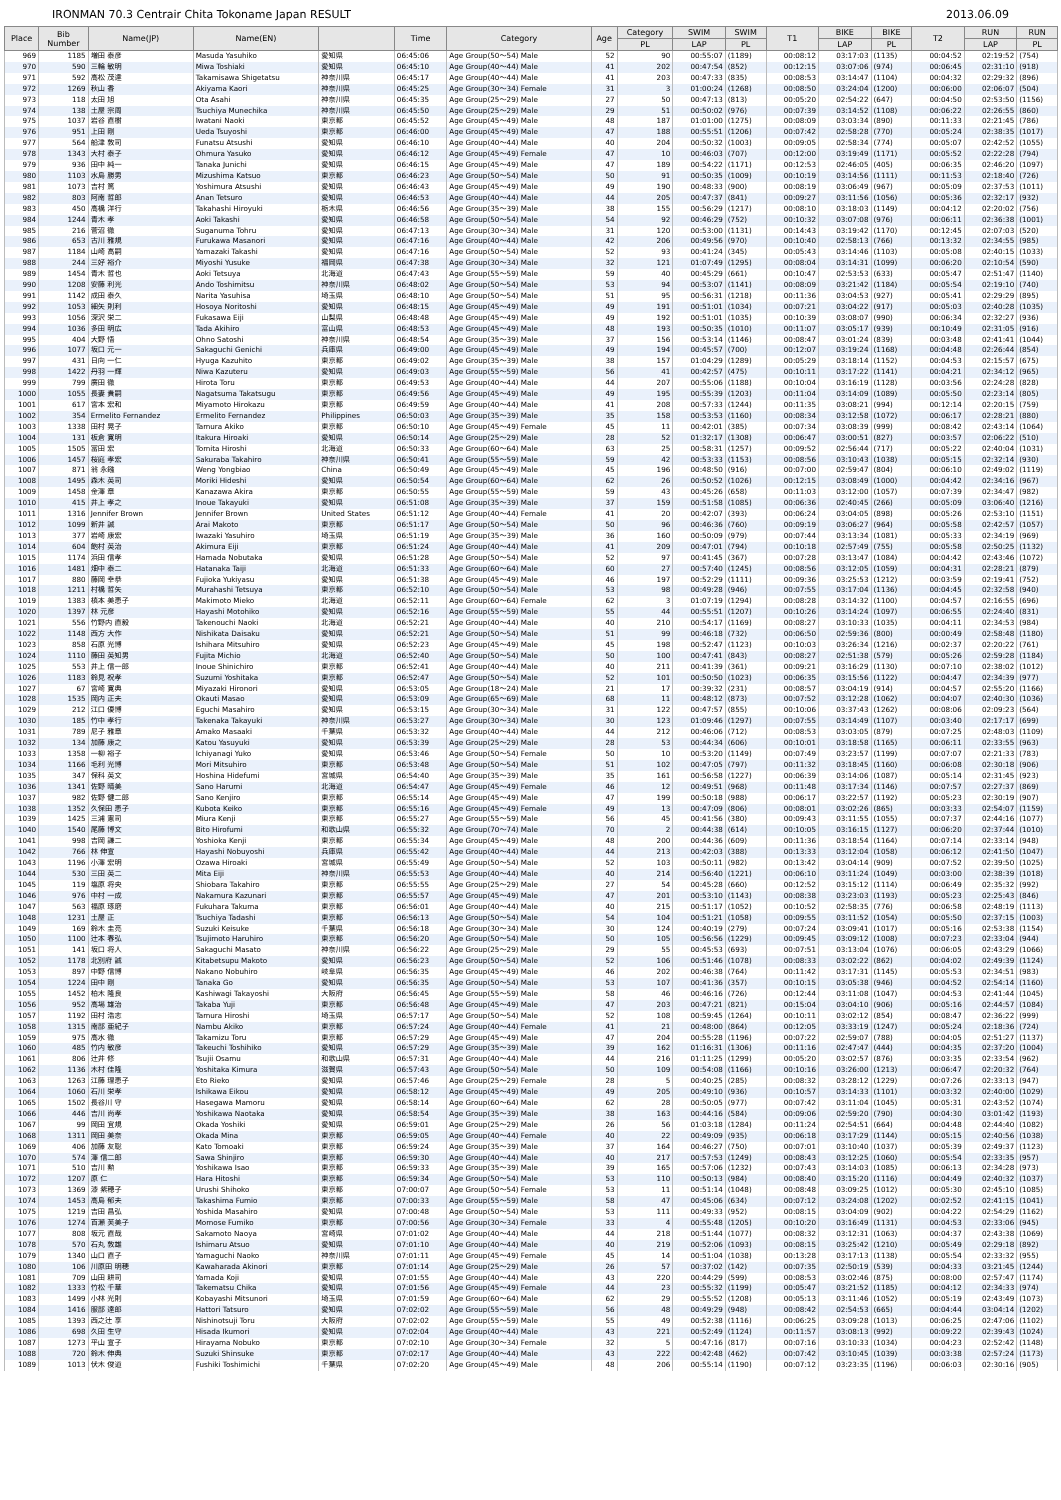IRONMAN 70.3 Centrair Chita Tokoname Japan RESULT 2013.06.09
| Place | Bib Number | Name(JP) | Name(EN) | | Time | Category | Age | Category | SWIM | SWIM | T1 | BIKE | BIKE | T2 | RUN | RUN |
| --- | --- | --- | --- | --- | --- | --- | --- | --- | --- | --- | --- | --- | --- | --- | --- | --- |
| | | | | | | | | PL | LAP | PL | | LAP | PL | | LAP | PL |
| 969 | 1185 | 増田 泰彦 | Masuda Yasuhiko | 愛知県 | 06:45:06 | Age Group(50～54) Male | 52 | 90 | 00:55:07 | (1189) | 00:08:12 | 03:17:03 | (1135) | 00:04:52 | 02:19:52 | (754) |
| 970 | 590 | 三輪 敏明 | Miwa Toshiaki | 愛知県 | 06:45:10 | Age Group(40～44) Male | 41 | 202 | 00:47:54 | (852) | 00:12:15 | 03:07:06 | (974) | 00:06:45 | 02:31:10 | (918) |
| 971 | 592 | 高松 茂達 | Takamisawa Shigetatsu | 神奈川県 | 06:45:17 | Age Group(40～44) Male | 41 | 203 | 00:47:33 | (835) | 00:08:53 | 03:14:47 | (1104) | 00:04:32 | 02:29:32 | (896) |
| 972 | 1269 | 秋山 香 | Akiyama Kaori | 神奈川県 | 06:45:25 | Age Group(30～34) Female | 31 | 3 | 01:00:24 | (1268) | 00:08:50 | 03:24:04 | (1200) | 00:06:00 | 02:06:07 | (504) |
| 973 | 118 | 太田 旭 | Ota Asahi | 神奈川県 | 06:45:35 | Age Group(25～29) Male | 27 | 50 | 00:47:13 | (813) | 00:05:20 | 02:54:22 | (647) | 00:04:50 | 02:53:50 | (1156) |
| 974 | 138 | 土屋 宗周 | Tsuchiya Munechika | 神奈川県 | 06:45:50 | Age Group(25～29) Male | 29 | 51 | 00:50:02 | (976) | 00:07:39 | 03:14:52 | (1108) | 00:06:22 | 02:26:55 | (860) |
| 975 | 1037 | 岩谷 直樹 | Iwatani Naoki | 東京都 | 06:45:52 | Age Group(45～49) Male | 48 | 187 | 01:01:00 | (1275) | 00:08:09 | 03:03:34 | (890) | 00:11:33 | 02:21:45 | (786) |
| 976 | 951 | 上田 剛 | Ueda Tsuyoshi | 東京都 | 06:46:00 | Age Group(45～49) Male | 47 | 188 | 00:55:51 | (1206) | 00:07:42 | 02:58:28 | (770) | 00:05:24 | 02:38:35 | (1017) |
| 977 | 564 | 船津 敦司 | Funatsu Atsushi | 愛知県 | 06:46:10 | Age Group(40～44) Male | 40 | 204 | 00:50:32 | (1003) | 00:09:05 | 02:58:34 | (774) | 00:05:07 | 02:42:52 | (1055) |
| 978 | 1343 | 大村 泰子 | Ohmura Yasuko | 愛知県 | 06:46:12 | Age Group(45～49) Female | 47 | 10 | 00:46:03 | (707) | 00:12:00 | 03:19:49 | (1171) | 00:05:52 | 02:22:28 | (794) |
| 979 | 936 | 田中 純一 | Tanaka Junichi | 愛知県 | 06:46:15 | Age Group(45～49) Male | 47 | 189 | 00:54:22 | (1171) | 00:12:53 | 02:46:05 | (405) | 00:06:35 | 02:46:20 | (1097) |
| 980 | 1103 | 水島 勝男 | Mizushima Katsuo | 東京都 | 06:46:23 | Age Group(50～54) Male | 50 | 91 | 00:50:35 | (1009) | 00:10:19 | 03:14:56 | (1111) | 00:11:53 | 02:18:40 | (726) |
| 981 | 1073 | 吉村 篤 | Yoshimura Atsushi | 愛知県 | 06:46:43 | Age Group(45～49) Male | 49 | 190 | 00:48:33 | (900) | 00:08:19 | 03:06:49 | (967) | 00:05:09 | 02:37:53 | (1011) |
| 982 | 803 | 阿南 哲郎 | Anan Tetsuro | 愛知県 | 06:46:53 | Age Group(40～44) Male | 44 | 205 | 00:47:37 | (841) | 00:09:27 | 03:11:56 | (1056) | 00:05:36 | 02:32:17 | (932) |
| 983 | 450 | 高橋 洋行 | Takahashi Hiroyuki | 栃木県 | 06:46:56 | Age Group(35～39) Male | 38 | 155 | 00:56:29 | (1217) | 00:08:10 | 03:18:03 | (1149) | 00:04:12 | 02:20:02 | (756) |
| 984 | 1244 | 青木 孝 | Aoki Takashi | 愛知県 | 06:46:58 | Age Group(50～54) Male | 54 | 92 | 00:46:29 | (752) | 00:10:32 | 03:07:08 | (976) | 00:06:11 | 02:36:38 | (1001) |
| 985 | 216 | 菅沼 徹 | Suganuma Tohru | 愛知県 | 06:47:13 | Age Group(30～34) Male | 31 | 120 | 00:53:00 | (1131) | 00:14:43 | 03:19:42 | (1170) | 00:12:45 | 02:07:03 | (520) |
| 986 | 653 | 古川 雅規 | Furukawa Masanori | 愛知県 | 06:47:16 | Age Group(40～44) Male | 42 | 206 | 00:49:56 | (970) | 00:10:40 | 02:58:13 | (766) | 00:13:32 | 02:34:55 | (985) |
| 987 | 1184 | 山崎 高嗣 | Yamazaki Takashi | 愛知県 | 06:47:16 | Age Group(50～54) Male | 52 | 93 | 00:41:24 | (345) | 00:05:43 | 03:14:46 | (1103) | 00:05:08 | 02:40:15 | (1033) |
| 988 | 244 | 三好 裕介 | Miyoshi Yusuke | 福岡県 | 06:47:38 | Age Group(30～34) Male | 32 | 121 | 01:07:49 | (1295) | 00:08:04 | 03:14:31 | (1099) | 00:06:20 | 02:10:54 | (590) |
| 989 | 1454 | 青木 哲也 | Aoki Tetsuya | 北海道 | 06:47:43 | Age Group(55～59) Male | 59 | 40 | 00:45:29 | (661) | 00:10:47 | 02:53:53 | (633) | 00:05:47 | 02:51:47 | (1140) |
| 990 | 1208 | 安藤 利光 | Ando Toshimitsu | 神奈川県 | 06:48:02 | Age Group(50～54) Male | 53 | 94 | 00:53:07 | (1141) | 00:08:09 | 03:21:42 | (1184) | 00:05:54 | 02:19:10 | (740) |
| 991 | 1142 | 成田 泰久 | Narita Yasuhisa | 埼玉県 | 06:48:10 | Age Group(50～54) Male | 51 | 95 | 00:56:31 | (1218) | 00:11:36 | 03:04:53 | (927) | 00:05:41 | 02:29:29 | (895) |
| 992 | 1053 | 細矢 則利 | Hosoya Noritoshi | 愛知県 | 06:48:15 | Age Group(45～49) Male | 49 | 191 | 00:51:01 | (1034) | 00:07:21 | 03:04:22 | (917) | 00:05:03 | 02:40:28 | (1035) |
| 993 | 1056 | 深沢 栄二 | Fukasawa Eiji | 山梨県 | 06:48:48 | Age Group(45～49) Male | 49 | 192 | 00:51:01 | (1035) | 00:10:39 | 03:08:07 | (990) | 00:06:34 | 02:32:27 | (936) |
| 994 | 1036 | 多田 明広 | Tada Akihiro | 富山県 | 06:48:53 | Age Group(45～49) Male | 48 | 193 | 00:50:35 | (1010) | 00:11:07 | 03:05:17 | (939) | 00:10:49 | 02:31:05 | (916) |
| 995 | 404 | 大野 悟 | Ohno Satoshi | 神奈川県 | 06:48:54 | Age Group(35～39) Male | 37 | 156 | 00:53:14 | (1146) | 00:08:47 | 03:01:24 | (839) | 00:03:48 | 02:41:41 | (1044) |
| 996 | 1077 | 坂口 元一 | Sakaguchi Genichi | 兵庫県 | 06:49:00 | Age Group(45～49) Male | 49 | 194 | 00:45:57 | (700) | 00:12:07 | 03:19:24 | (1168) | 00:04:48 | 02:26:44 | (854) |
| 997 | 431 | 日向 一仁 | Hyuga Kazuhito | 東京都 | 06:49:02 | Age Group(35～39) Male | 38 | 157 | 01:04:29 | (1289) | 00:05:29 | 03:18:14 | (1152) | 00:04:53 | 02:15:57 | (675) |
| 998 | 1422 | 丹羽 一輝 | Niwa Kazuteru | 愛知県 | 06:49:03 | Age Group(55～59) Male | 56 | 41 | 00:42:57 | (475) | 00:10:11 | 03:17:22 | (1141) | 00:04:21 | 02:34:12 | (965) |
| 999 | 799 | 廣田 徹 | Hirota Toru | 東京都 | 06:49:53 | Age Group(40～44) Male | 44 | 207 | 00:55:06 | (1188) | 00:10:04 | 03:16:19 | (1128) | 00:03:56 | 02:24:28 | (828) |
| 1000 | 1055 | 長妻 貴嗣 | Nagatsuma Takatsugu | 東京都 | 06:49:56 | Age Group(45～49) Male | 49 | 195 | 00:55:39 | (1203) | 00:11:04 | 03:14:09 | (1089) | 00:05:50 | 02:23:14 | (805) |
| 1001 | 617 | 宮本 宏和 | Miyamoto Hirokazu | 東京都 | 06:49:59 | Age Group(40～44) Male | 41 | 208 | 00:57:33 | (1244) | 00:11:35 | 03:08:21 | (994) | 00:12:14 | 02:20:15 | (759) |
| 1002 | 354 | Ermelito Fernandez | Ermelito Fernandez | Philippines | 06:50:03 | Age Group(35～39) Male | 35 | 158 | 00:53:53 | (1160) | 00:08:34 | 03:12:58 | (1072) | 00:06:17 | 02:28:21 | (880) |
| 1003 | 1338 | 田村 晃子 | Tamura Akiko | 東京都 | 06:50:10 | Age Group(45～49) Female | 45 | 11 | 00:42:01 | (385) | 00:07:34 | 03:08:39 | (999) | 00:08:42 | 02:43:14 | (1064) |
| 1004 | 131 | 板倉 寛明 | Itakura Hiroaki | 愛知県 | 06:50:14 | Age Group(25～29) Male | 28 | 52 | 01:32:17 | (1308) | 00:06:47 | 03:00:51 | (827) | 00:03:57 | 02:06:22 | (510) |
| 1005 | 1505 | 冨田 宏 | Tomita Hiroshi | 北海道 | 06:50:33 | Age Group(60～64) Male | 63 | 25 | 00:58:31 | (1257) | 00:09:52 | 02:56:44 | (717) | 00:05:22 | 02:40:04 | (1031) |
| 1006 | 1457 | 桜庭 孝宏 | Sakuraba Takahiro | 神奈川県 | 06:50:41 | Age Group(55～59) Male | 59 | 42 | 00:53:33 | (1153) | 00:08:56 | 03:10:43 | (1038) | 00:05:15 | 02:32:14 | (930) |
| 1007 | 871 | 翁 永鏹 | Weng Yongbiao | China | 06:50:49 | Age Group(45～49) Male | 45 | 196 | 00:48:50 | (916) | 00:07:00 | 02:59:47 | (804) | 00:06:10 | 02:49:02 | (1119) |
| 1008 | 1495 | 森木 英司 | Moriki Hideshi | 愛知県 | 06:50:54 | Age Group(60～64) Male | 62 | 26 | 00:50:52 | (1026) | 00:12:15 | 03:08:49 | (1000) | 00:04:42 | 02:34:16 | (967) |
| 1009 | 1458 | 金澤 章 | Kanazawa Akira | 東京都 | 06:50:55 | Age Group(55～59) Male | 59 | 43 | 00:45:26 | (658) | 00:11:03 | 03:12:00 | (1057) | 00:07:39 | 02:34:47 | (982) |
| 1010 | 415 | 井上 孝之 | Inoue Takayuki | 愛知県 | 06:51:08 | Age Group(35～39) Male | 37 | 159 | 00:51:58 | (1085) | 00:06:36 | 02:40:45 | (266) | 00:05:09 | 03:06:40 | (1216) |
| 1011 | 1316 | Jennifer Brown | Jennifer Brown | United States | 06:51:12 | Age Group(40～44) Female | 41 | 20 | 00:42:07 | (393) | 00:06:24 | 03:04:05 | (898) | 00:05:26 | 02:53:10 | (1151) |
| 1012 | 1099 | 新井 誠 | Arai Makoto | 東京都 | 06:51:17 | Age Group(50～54) Male | 50 | 96 | 00:46:36 | (760) | 00:09:19 | 03:06:27 | (964) | 00:05:58 | 02:42:57 | (1057) |
| 1013 | 377 | 岩崎 康宏 | Iwazaki Yasuhiro | 埼玉県 | 06:51:19 | Age Group(35～39) Male | 36 | 160 | 00:50:09 | (979) | 00:07:44 | 03:13:34 | (1081) | 00:05:33 | 02:34:19 | (969) |
| 1014 | 604 | 飽村 英治 | Akimura Eiji | 東京都 | 06:51:24 | Age Group(40～44) Male | 41 | 209 | 00:47:01 | (794) | 00:10:18 | 02:57:49 | (755) | 00:05:58 | 02:50:25 | (1132) |
| 1015 | 1174 | 浜田 信孝 | Hamada Nobutaka | 愛知県 | 06:51:28 | Age Group(50～54) Male | 52 | 97 | 00:41:45 | (367) | 00:07:28 | 03:13:47 | (1084) | 00:04:42 | 02:43:46 | (1072) |
| 1016 | 1481 | 畑中 泰二 | Hatanaka Taiji | 北海道 | 06:51:33 | Age Group(60～64) Male | 60 | 27 | 00:57:40 | (1245) | 00:08:56 | 03:12:05 | (1059) | 00:04:31 | 02:28:21 | (879) |
| 1017 | 880 | 藤岡 幸恭 | Fujioka Yukiyasu | 愛知県 | 06:51:38 | Age Group(45～49) Male | 46 | 197 | 00:52:29 | (1111) | 00:09:36 | 03:25:53 | (1212) | 00:03:59 | 02:19:41 | (752) |
| 1018 | 1211 | 村橋 哲矢 | Murahashi Tetsuya | 東京都 | 06:52:10 | Age Group(50～54) Male | 53 | 98 | 00:49:28 | (946) | 00:07:55 | 03:17:04 | (1136) | 00:04:45 | 02:32:58 | (940) |
| 1019 | 1383 | 槙本 美恵子 | Makimoto Mieko | 北海道 | 06:52:11 | Age Group(60～64) Female | 62 | 3 | 01:07:19 | (1294) | 00:08:28 | 03:14:32 | (1100) | 00:04:57 | 02:16:55 | (696) |
| 1020 | 1397 | 林 元彦 | Hayashi Motohiko | 愛知県 | 06:52:16 | Age Group(55～59) Male | 55 | 44 | 00:55:51 | (1207) | 00:10:26 | 03:14:24 | (1097) | 00:06:55 | 02:24:40 | (831) |
| 1021 | 556 | 竹野内 直毅 | Takenouchi Naoki | 北海道 | 06:52:21 | Age Group(40～44) Male | 40 | 210 | 00:54:17 | (1169) | 00:08:27 | 03:10:33 | (1035) | 00:04:11 | 02:34:53 | (984) |
| 1022 | 1148 | 西方 大作 | Nishikata Daisaku | 愛知県 | 06:52:21 | Age Group(50～54) Male | 51 | 99 | 00:46:18 | (732) | 00:06:50 | 02:59:36 | (800) | 00:00:49 | 02:58:48 | (1180) |
| 1023 | 858 | 石原 光博 | Ishihara Mitsuhiro | 愛知県 | 06:52:23 | Age Group(45～49) Male | 45 | 198 | 00:52:47 | (1123) | 00:10:03 | 03:26:34 | (1216) | 00:02:37 | 02:20:22 | (761) |
| 1024 | 1110 | 藤田 英知男 | Fujita Michio | 北海道 | 06:52:40 | Age Group(50～54) Male | 50 | 100 | 00:47:41 | (843) | 00:08:27 | 02:51:38 | (579) | 00:05:26 | 02:59:28 | (1184) |
| 1025 | 553 | 井上 信一郎 | Inoue Shinichiro | 東京都 | 06:52:41 | Age Group(40～44) Male | 40 | 211 | 00:41:39 | (361) | 00:09:21 | 03:16:29 | (1130) | 00:07:10 | 02:38:02 | (1012) |
| 1026 | 1183 | 鈴見 祝孝 | Suzumi Yoshitaka | 東京都 | 06:52:47 | Age Group(50～54) Male | 52 | 101 | 00:50:50 | (1023) | 00:06:35 | 03:15:56 | (1122) | 00:04:47 | 02:34:39 | (977) |
| 1027 | 67 | 宮崎 寛典 | Miyazaki Hironori | 愛知県 | 06:53:05 | Age Group(18～24) Male | 21 | 17 | 00:39:32 | (231) | 00:08:57 | 03:04:19 | (914) | 00:04:57 | 02:55:20 | (1166) |
| 1028 | 1535 | 岡内 正夫 | Okauti Masao | 愛知県 | 06:53:09 | Age Group(65～69) Male | 68 | 11 | 00:48:12 | (873) | 00:07:52 | 03:12:28 | (1062) | 00:04:07 | 02:40:30 | (1036) |
| 1029 | 212 | 江口 優博 | Eguchi Masahiro | 愛知県 | 06:53:15 | Age Group(30～34) Male | 31 | 122 | 00:47:57 | (855) | 00:10:06 | 03:37:43 | (1262) | 00:08:06 | 02:09:23 | (564) |
| 1030 | 185 | 竹中 孝行 | Takenaka Takayuki | 神奈川県 | 06:53:27 | Age Group(30～34) Male | 30 | 123 | 01:09:46 | (1297) | 00:07:55 | 03:14:49 | (1107) | 00:03:40 | 02:17:17 | (699) |
| 1031 | 789 | 尼子 雅章 | Amako Masaaki | 千葉県 | 06:53:32 | Age Group(40～44) Male | 44 | 212 | 00:46:06 | (712) | 00:08:53 | 03:03:05 | (879) | 00:07:25 | 02:48:03 | (1109) |
| 1032 | 134 | 加藤 康之 | Katou Yasuyuki | 愛知県 | 06:53:39 | Age Group(25～29) Male | 28 | 53 | 00:44:34 | (606) | 00:10:01 | 03:18:58 | (1165) | 00:06:11 | 02:33:55 | (963) |
| 1033 | 1358 | 一柳 裕子 | Ichiyanagi Yuko | 愛知県 | 06:53:46 | Age Group(50～54) Female | 50 | 10 | 00:53:20 | (1149) | 00:07:49 | 03:23:57 | (1199) | 00:07:07 | 02:21:33 | (783) |
| 1034 | 1166 | 毛利 光博 | Mori Mitsuhiro | 東京都 | 06:53:48 | Age Group(50～54) Male | 51 | 102 | 00:47:05 | (797) | 00:11:32 | 03:18:45 | (1160) | 00:06:08 | 02:30:18 | (906) |
| 1035 | 347 | 保科 英文 | Hoshina Hidefumi | 宮城県 | 06:54:40 | Age Group(35～39) Male | 35 | 161 | 00:56:58 | (1227) | 00:06:39 | 03:14:06 | (1087) | 00:05:14 | 02:31:45 | (923) |
| 1036 | 1341 | 佐野 晴美 | Sano Harumi | 北海道 | 06:54:47 | Age Group(45～49) Female | 46 | 12 | 00:49:51 | (968) | 00:11:48 | 03:17:34 | (1146) | 00:07:57 | 02:27:37 | (869) |
| 1037 | 982 | 佐野 健二郎 | Sano Kenjiro | 東京都 | 06:55:14 | Age Group(45～49) Male | 47 | 199 | 00:50:18 | (988) | 00:06:17 | 03:22:57 | (1192) | 00:05:23 | 02:30:19 | (907) |
| 1038 | 1352 | 久保田 恵子 | Kubota Keiko | 東京都 | 06:55:16 | Age Group(45～49) Female | 49 | 13 | 00:47:09 | (806) | 00:08:01 | 03:02:26 | (865) | 00:03:33 | 02:54:07 | (1159) |
| 1039 | 1425 | 三浦 憲司 | Miura Kenji | 東京都 | 06:55:27 | Age Group(55～59) Male | 56 | 45 | 00:41:56 | (380) | 00:09:43 | 03:11:55 | (1055) | 00:07:37 | 02:44:16 | (1077) |
| 1040 | 1540 | 尾藤 博文 | Bito Hirofumi | 和歌山県 | 06:55:32 | Age Group(70～74) Male | 70 | 2 | 00:44:38 | (614) | 00:10:05 | 03:16:15 | (1127) | 00:06:20 | 02:37:44 | (1010) |
| 1041 | 998 | 吉岡 謙二 | Yoshioka Kenji | 東京都 | 06:55:34 | Age Group(45～49) Male | 48 | 200 | 00:44:36 | (609) | 00:11:36 | 03:18:54 | (1164) | 00:07:14 | 02:33:14 | (948) |
| 1042 | 766 | 林 伸宣 | Hayashi Nobuyoshi | 兵庫県 | 06:55:42 | Age Group(40～44) Male | 44 | 213 | 00:42:03 | (388) | 00:13:33 | 03:12:04 | (1058) | 00:06:12 | 02:41:50 | (1047) |
| 1043 | 1196 | 小澤 宏明 | Ozawa Hiroaki | 宮城県 | 06:55:49 | Age Group(50～54) Male | 52 | 103 | 00:50:11 | (982) | 00:13:42 | 03:04:14 | (909) | 00:07:52 | 02:39:50 | (1025) |
| 1044 | 530 | 三田 英二 | Mita Eiji | 神奈川県 | 06:55:53 | Age Group(40～44) Male | 40 | 214 | 00:56:40 | (1221) | 00:06:10 | 03:11:24 | (1049) | 00:03:00 | 02:38:39 | (1018) |
| 1045 | 119 | 塩原 将央 | Shiobara Takahiro | 東京都 | 06:55:55 | Age Group(25～29) Male | 27 | 54 | 00:45:28 | (660) | 00:12:52 | 03:15:12 | (1114) | 00:06:49 | 02:35:32 | (992) |
| 1046 | 976 | 中村 一成 | Nakamura Kazunari | 東京都 | 06:55:57 | Age Group(45～49) Male | 47 | 201 | 00:53:10 | (1143) | 00:08:38 | 03:23:03 | (1193) | 00:05:23 | 02:25:43 | (846) |
| 1047 | 563 | 福原 琢磨 | Fukuhara Takuma | 東京都 | 06:56:01 | Age Group(40～44) Male | 40 | 215 | 00:51:17 | (1052) | 00:10:52 | 02:58:35 | (776) | 00:06:58 | 02:48:19 | (1113) |
| 1048 | 1231 | 土屋 正 | Tsuchiya Tadashi | 東京都 | 06:56:13 | Age Group(50～54) Male | 54 | 104 | 00:51:21 | (1058) | 00:09:55 | 03:11:52 | (1054) | 00:05:50 | 02:37:15 | (1003) |
| 1049 | 169 | 鈴木 圭亮 | Suzuki Keisuke | 千葉県 | 06:56:18 | Age Group(30～34) Male | 30 | 124 | 00:40:19 | (279) | 00:07:24 | 03:09:41 | (1017) | 00:05:16 | 02:53:38 | (1154) |
| 1050 | 1100 | 辻本 春弘 | Tsujimoto Haruhiro | 東京都 | 06:56:20 | Age Group(50～54) Male | 50 | 105 | 00:56:56 | (1229) | 00:09:45 | 03:09:12 | (1008) | 00:07:23 | 02:33:04 | (944) |
| 1051 | 141 | 坂口 将人 | Sakaguchi Masato | 神奈川県 | 06:56:22 | Age Group(25～29) Male | 29 | 55 | 00:45:53 | (693) | 00:07:51 | 03:13:04 | (1076) | 00:06:05 | 02:43:29 | (1066) |
| 1052 | 1178 | 北別府 誠 | Kitabetsupu Makoto | 愛知県 | 06:56:23 | Age Group(50～54) Male | 52 | 106 | 00:51:46 | (1078) | 00:08:33 | 03:02:22 | (862) | 00:04:02 | 02:49:39 | (1124) |
| 1053 | 897 | 中野 信博 | Nakano Nobuhiro | 岐阜県 | 06:56:35 | Age Group(45～49) Male | 46 | 202 | 00:46:38 | (764) | 00:11:42 | 03:17:31 | (1145) | 00:05:53 | 02:34:51 | (983) |
| 1054 | 1224 | 田中 剛 | Tanaka Go | 愛知県 | 06:56:35 | Age Group(50～54) Male | 53 | 107 | 00:41:36 | (357) | 00:10:15 | 03:05:38 | (946) | 00:04:52 | 02:54:14 | (1160) |
| 1055 | 1452 | 柏木 隆良 | Kashiwagi Takayoshi | 大阪府 | 06:56:45 | Age Group(55～59) Male | 58 | 46 | 00:46:16 | (726) | 00:12:44 | 03:11:08 | (1047) | 00:04:53 | 02:41:44 | (1045) |
| 1056 | 952 | 高場 雄治 | Takaba Yuji | 東京都 | 06:56:48 | Age Group(45～49) Male | 47 | 203 | 00:47:21 | (821) | 00:15:04 | 03:04:10 | (906) | 00:05:16 | 02:44:57 | (1084) |
| 1057 | 1192 | 田村 浩志 | Tamura Hiroshi | 埼玉県 | 06:57:17 | Age Group(50～54) Male | 52 | 108 | 00:59:45 | (1264) | 00:10:11 | 03:02:12 | (854) | 00:08:47 | 02:36:22 | (999) |
| 1058 | 1315 | 南部 亜紀子 | Nambu Akiko | 東京都 | 06:57:24 | Age Group(40～44) Female | 41 | 21 | 00:48:00 | (864) | 00:12:05 | 03:33:19 | (1247) | 00:05:24 | 02:18:36 | (724) |
| 1059 | 975 | 高水 徹 | Takamizu Toru | 東京都 | 06:57:29 | Age Group(45～49) Male | 47 | 204 | 00:55:28 | (1196) | 00:07:22 | 02:59:07 | (788) | 00:04:05 | 02:51:27 | (1137) |
| 1060 | 485 | 竹内 敏彦 | Takeuchi Toshihiko | 愛知県 | 06:57:29 | Age Group(35～39) Male | 39 | 162 | 01:16:31 | (1306) | 00:11:16 | 02:47:47 | (444) | 00:04:35 | 02:37:20 | (1004) |
| 1061 | 806 | 辻井 修 | Tsujii Osamu | 和歌山県 | 06:57:31 | Age Group(40～44) Male | 44 | 216 | 01:11:25 | (1299) | 00:05:20 | 03:02:57 | (876) | 00:03:35 | 02:33:54 | (962) |
| 1062 | 1136 | 木村 佳隆 | Yoshitaka Kimura | 滋賀県 | 06:57:43 | Age Group(50～54) Male | 50 | 109 | 00:54:08 | (1166) | 00:10:16 | 03:26:00 | (1213) | 00:06:47 | 02:20:32 | (764) |
| 1063 | 1263 | 江藤 理恵子 | Eto Rieko | 愛知県 | 06:57:46 | Age Group(25～29) Female | 28 | 5 | 00:40:25 | (285) | 00:08:32 | 03:28:12 | (1229) | 00:07:26 | 02:33:13 | (947) |
| 1064 | 1060 | 石川 栄孝 | Ishikawa Eikou | 愛知県 | 06:58:12 | Age Group(45～49) Male | 49 | 205 | 00:49:10 | (936) | 00:10:57 | 03:14:33 | (1101) | 00:03:32 | 02:40:00 | (1029) |
| 1065 | 1502 | 長谷川 守 | Hasegawa Mamoru | 愛知県 | 06:58:14 | Age Group(60～64) Male | 62 | 28 | 00:50:05 | (977) | 00:07:42 | 03:11:04 | (1045) | 00:05:31 | 02:43:52 | (1074) |
| 1066 | 446 | 吉川 尚孝 | Yoshikawa Naotaka | 愛知県 | 06:58:54 | Age Group(35～39) Male | 38 | 163 | 00:44:16 | (584) | 00:09:06 | 02:59:20 | (790) | 00:04:30 | 03:01:42 | (1193) |
| 1067 | 99 | 岡田 宜規 | Okada Yoshiki | 愛知県 | 06:59:01 | Age Group(25～29) Male | 26 | 56 | 01:03:18 | (1284) | 00:11:24 | 02:54:51 | (664) | 00:04:48 | 02:44:40 | (1082) |
| 1068 | 1311 | 岡田 美奈 | Okada Mina | 東京都 | 06:59:05 | Age Group(40～44) Female | 40 | 22 | 00:49:09 | (935) | 00:06:18 | 03:17:29 | (1144) | 00:05:15 | 02:40:56 | (1038) |
| 1069 | 406 | 加藤 友聡 | Kato Tomoaki | 東京都 | 06:59:24 | Age Group(35～39) Male | 37 | 164 | 00:46:27 | (750) | 00:07:01 | 03:10:40 | (1037) | 00:05:39 | 02:49:37 | (1123) |
| 1070 | 574 | 澤 信二郎 | Sawa Shinjiro | 東京都 | 06:59:30 | Age Group(40～44) Male | 40 | 217 | 00:57:53 | (1249) | 00:08:43 | 03:12:25 | (1060) | 00:05:54 | 02:33:35 | (957) |
| 1071 | 510 | 吉川 勲 | Yoshikawa Isao | 東京都 | 06:59:33 | Age Group(35～39) Male | 39 | 165 | 00:57:06 | (1232) | 00:07:43 | 03:14:03 | (1085) | 00:06:13 | 02:34:28 | (973) |
| 1072 | 1207 | 原 仁 | Hara Hitoshi | 東京都 | 06:59:34 | Age Group(50～54) Male | 53 | 110 | 00:50:13 | (984) | 00:08:40 | 03:15:20 | (1116) | 00:04:49 | 02:40:32 | (1037) |
| 1073 | 1369 | 漆 紫穂子 | Urushi Shihoko | 東京都 | 07:00:07 | Age Group(50～54) Female | 53 | 11 | 00:51:14 | (1048) | 00:08:48 | 03:09:25 | (1012) | 00:05:30 | 02:45:10 | (1085) |
| 1074 | 1453 | 高島 郁夫 | Takashima Fumio | 東京都 | 07:00:33 | Age Group(55～59) Male | 58 | 47 | 00:45:06 | (634) | 00:07:12 | 03:24:08 | (1202) | 00:02:52 | 02:41:15 | (1041) |
| 1075 | 1219 | 吉田 昌弘 | Yoshida Masahiro | 愛知県 | 07:00:48 | Age Group(50～54) Male | 53 | 111 | 00:49:33 | (952) | 00:08:15 | 03:04:09 | (902) | 00:04:22 | 02:54:29 | (1162) |
| 1076 | 1274 | 百瀬 芙美子 | Momose Fumiko | 東京都 | 07:00:56 | Age Group(30～34) Female | 33 | 4 | 00:55:48 | (1205) | 00:10:20 | 03:16:49 | (1131) | 00:04:53 | 02:33:06 | (945) |
| 1077 | 808 | 坂元 直哉 | Sakamoto Naoya | 宮崎県 | 07:01:02 | Age Group(40～44) Male | 44 | 218 | 00:51:44 | (1077) | 00:08:32 | 03:12:31 | (1063) | 00:04:37 | 02:43:38 | (1069) |
| 1078 | 570 | 石丸 敦雄 | Ishimaru Atsuo | 愛知県 | 07:01:10 | Age Group(40～44) Male | 40 | 219 | 00:52:06 | (1093) | 00:08:15 | 03:25:42 | (1210) | 00:05:49 | 02:29:18 | (892) |
| 1079 | 1340 | 山口 直子 | Yamaguchi Naoko | 神奈川県 | 07:01:11 | Age Group(45～49) Female | 45 | 14 | 00:51:04 | (1038) | 00:13:28 | 03:17:13 | (1138) | 00:05:54 | 02:33:32 | (955) |
| 1080 | 106 | 川原田 明穂 | Kawaharada Akinori | 東京都 | 07:01:14 | Age Group(25～29) Male | 26 | 57 | 00:37:02 | (142) | 00:07:35 | 02:50:19 | (539) | 00:04:33 | 03:21:45 | (1244) |
| 1081 | 709 | 山田 耕司 | Yamada Koji | 愛知県 | 07:01:55 | Age Group(40～44) Male | 43 | 220 | 00:44:29 | (599) | 00:08:53 | 03:02:46 | (875) | 00:08:00 | 02:57:47 | (1174) |
| 1082 | 1333 | 竹松 千華 | Takematsu Chika | 愛知県 | 07:01:56 | Age Group(45～49) Female | 44 | 23 | 00:55:32 | (1199) | 00:05:47 | 03:21:52 | (1185) | 00:04:12 | 02:34:33 | (974) |
| 1083 | 1499 | 小林 光則 | Kobayashi Mitsunori | 埼玉県 | 07:01:59 | Age Group(60～64) Male | 62 | 29 | 00:55:52 | (1208) | 00:05:13 | 03:11:46 | (1052) | 00:05:19 | 02:43:49 | (1073) |
| 1084 | 1416 | 服部 達郎 | Hattori Tatsuro | 愛知県 | 07:02:02 | Age Group(55～59) Male | 56 | 48 | 00:49:29 | (948) | 00:08:42 | 02:54:53 | (665) | 00:04:44 | 03:04:14 | (1202) |
| 1085 | 1393 | 西之辻 享 | Nishinotsuji Toru | 大阪府 | 07:02:02 | Age Group(55～59) Male | 55 | 49 | 00:52:38 | (1116) | 00:06:25 | 03:09:28 | (1013) | 00:06:25 | 02:47:06 | (1102) |
| 1086 | 698 | 久田 生守 | Hisada Ikumori | 愛知県 | 07:02:04 | Age Group(40～44) Male | 43 | 221 | 00:52:49 | (1124) | 00:11:57 | 03:08:13 | (992) | 00:09:22 | 02:39:43 | (1024) |
| 1087 | 1273 | 平山 宣子 | Hirayama Nobuko | 東京都 | 07:02:10 | Age Group(30～34) Female | 32 | 5 | 00:47:16 | (817) | 00:07:16 | 03:10:33 | (1034) | 00:04:23 | 02:52:42 | (1148) |
| 1088 | 720 | 鈴木 伸典 | Suzuki Shinsuke | 東京都 | 07:02:17 | Age Group(40～44) Male | 43 | 222 | 00:42:48 | (462) | 00:07:42 | 03:10:45 | (1039) | 00:03:38 | 02:57:24 | (1173) |
| 1089 | 1013 | 伏木 俊道 | Fushiki Toshimichi | 千葉県 | 07:02:20 | Age Group(45～49) Male | 48 | 206 | 00:55:14 | (1190) | 00:07:12 | 03:23:35 | (1196) | 00:06:03 | 02:30:16 | (905) |